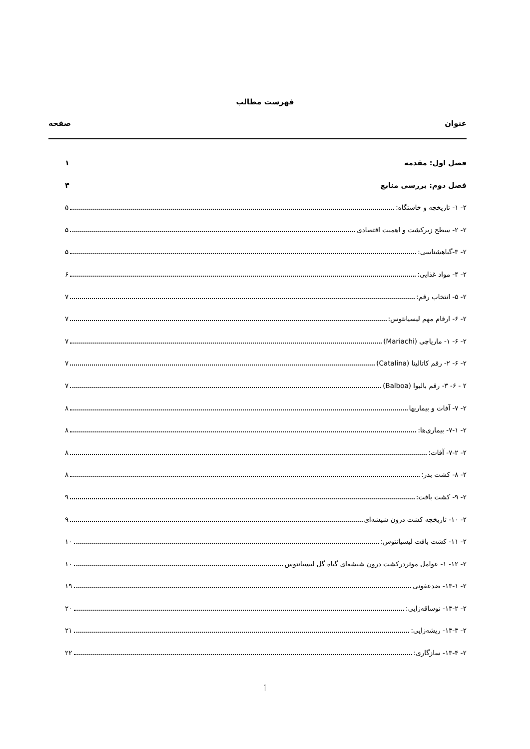فهرست مطالب
عنوان صفحه
فصل اول: مقدمه ۱
فصل دوم: بررسی منابع ۴
۲- ۱- تاریخچه و خاستگاه: ۵
۲- ۲- سطح زیرکشت و اهمیت اقتصادی ۵
۲- ۳-گیاهشناسی: ۵
۲- ۴- مواد غذایی: ۶
۲- ۵- انتخاب رقم: ۷
۲- ۶- ارقام مهم لیسیانتوس: ۷
۲- ۶- ۱- ماریاچی (Mariachi) ۷
۲- ۶- ۲- رقم کاتالینا (Catalina) ۷
۲ - ۶- ۳- رقم بالبوا (Balboa) ۷
۲- ۷- آفات و بیماریها ۸
۲- ۷-۱- بیماری‌ها: ۸
۲- ۷-۲- آفات: ۸
۲- ۸- کشت بذر: ۸
۲- ۹- کشت بافت: ۹
۲- ۱۰- تاریخچه کشت درون شیشه‌ای ۹
۲- ۱۱- کشت بافت لیسیانتوس: ۱۰
۲- ۱۲- ۱- عوامل موثردرکشت درون شیشه‌ای گیاه گل لیسیانتوس ۱۰
۲- ۱۳-۱- ضدعفونی ۱۹
۲- ۱۳-۲- نوساقه‌زایی: ۲۰
۲- ۱۳-۳- ریشه‌زایی: ۲۱
۲- ۱۳-۴- سازگاری: ۲۲
أ